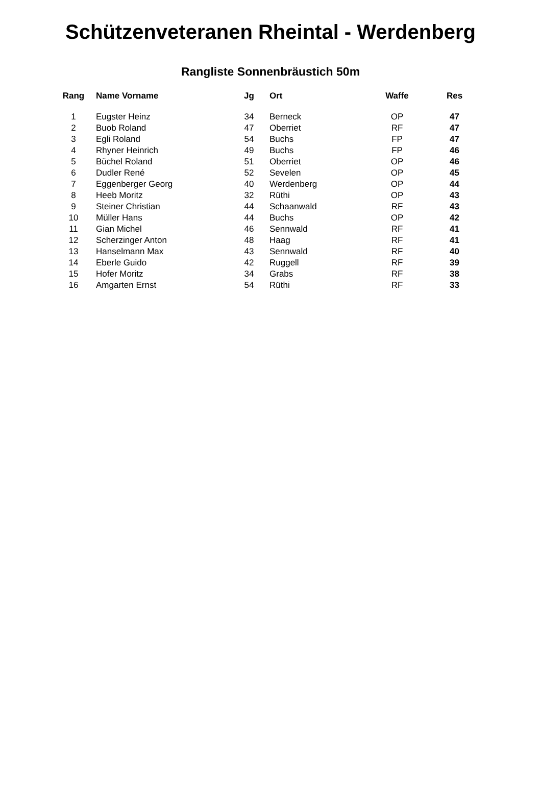Schützenveteranen Rheintal - Werdenberg
Rangliste Sonnenbräustich 50m
| Rang | Name Vorname | Jg | Ort | Waffe | Res |
| --- | --- | --- | --- | --- | --- |
| 1 | Eugster Heinz | 34 | Berneck | OP | 47 |
| 2 | Buob Roland | 47 | Oberriet | RF | 47 |
| 3 | Egli Roland | 54 | Buchs | FP | 47 |
| 4 | Rhyner Heinrich | 49 | Buchs | FP | 46 |
| 5 | Büchel Roland | 51 | Oberriet | OP | 46 |
| 6 | Dudler René | 52 | Sevelen | OP | 45 |
| 7 | Eggenberger Georg | 40 | Werdenberg | OP | 44 |
| 8 | Heeb Moritz | 32 | Rüthi | OP | 43 |
| 9 | Steiner Christian | 44 | Schaanwald | RF | 43 |
| 10 | Müller Hans | 44 | Buchs | OP | 42 |
| 11 | Gian Michel | 46 | Sennwald | RF | 41 |
| 12 | Scherzinger Anton | 48 | Haag | RF | 41 |
| 13 | Hanselmann Max | 43 | Sennwald | RF | 40 |
| 14 | Eberle Guido | 42 | Ruggell | RF | 39 |
| 15 | Hofer Moritz | 34 | Grabs | RF | 38 |
| 16 | Amgarten Ernst | 54 | Rüthi | RF | 33 |